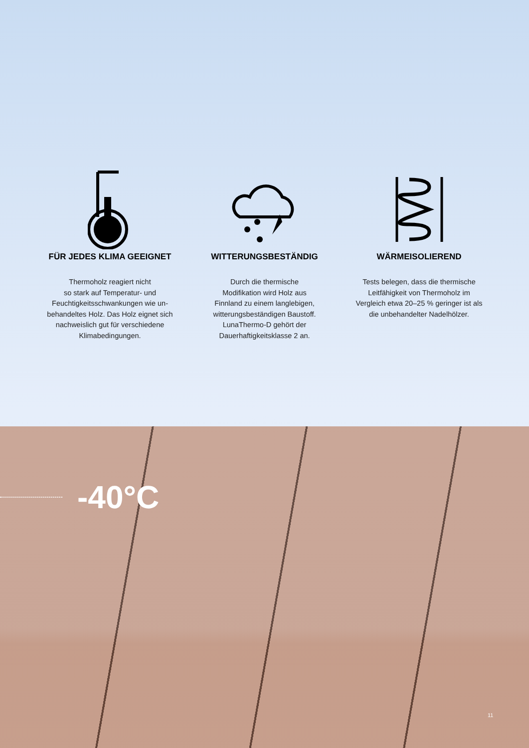FÜR JEDES KLIMA GEEIGNET
Thermoholz reagiert nicht
so stark auf Temperatur- und
Feuchtigkeitsschwankungen wie un-
behandeltes Holz. Das Holz eignet sich
nachweislich gut für verschiedene
Klimabedingungen.
WITTERUNGSBESTÄNDIG
Durch die thermische
Modifikation wird Holz aus
Finnland zu einem langlebigen,
witterungsbeständigen Baustoff.
LunaThermo-D gehört der
Dauerhaftigkeitsklasse 2 an.
WÄRMEISOLIEREND
Tests belegen, dass die thermische
Leitfähigkeit von Thermoholz im
Vergleich etwa 20–25 % geringer ist als
die unbehandelter Nadelhölzer.
-40°C
11